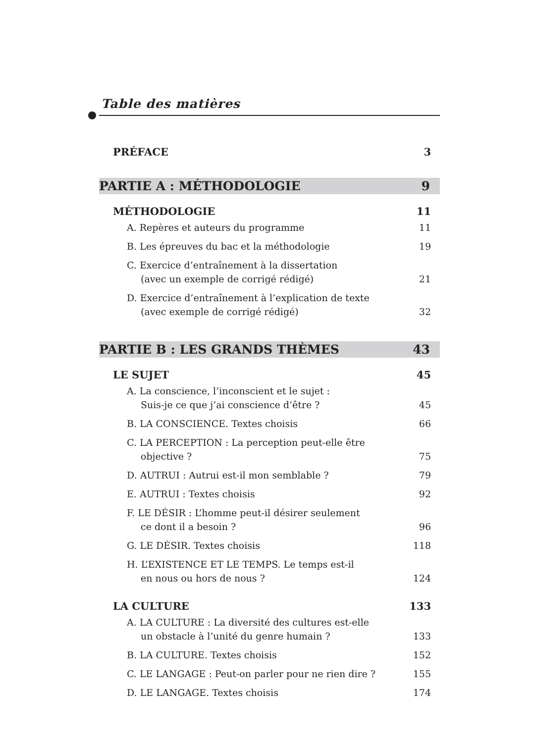Table des matières
PRÉFACE 3
PARTIE A : MÉTHODOLOGIE 9
MÉTHODOLOGIE 11
A. Repères et auteurs du programme 11
B. Les épreuves du bac et la méthodologie 19
C. Exercice d’entraînement à la dissertation
(avec un exemple de corrigé rédigé) 21
D. Exercice d’entraînement à l’explication de texte
(avec exemple de corrigé rédigé) 32
PARTIE B : LES GRANDS THÈMES 43
LE SUJET 45
A. La conscience, l’inconscient et le sujet :
Suis-je ce que j’ai conscience d’être ? 45
B. LA CONSCIENCE. Textes choisis 66
C. LA PERCEPTION : La perception peut-elle être
objective ? 75
D. AUTRUI : Autrui est-il mon semblable ? 79
E. AUTRUI : Textes choisis 92
F. LE DÉSIR : L’homme peut-il désirer seulement
ce dont il a besoin ? 96
G. LE DÉSIR. Textes choisis 118
H. L’EXISTENCE ET LE TEMPS. Le temps est-il
en nous ou hors de nous ? 124
LA CULTURE 133
A. LA CULTURE : La diversité des cultures est-elle
un obstacle à l’unité du genre humain ? 133
B. LA CULTURE. Textes choisis 152
C. LE LANGAGE : Peut-on parler pour ne rien dire ? 155
D. LE LANGAGE. Textes choisis 174